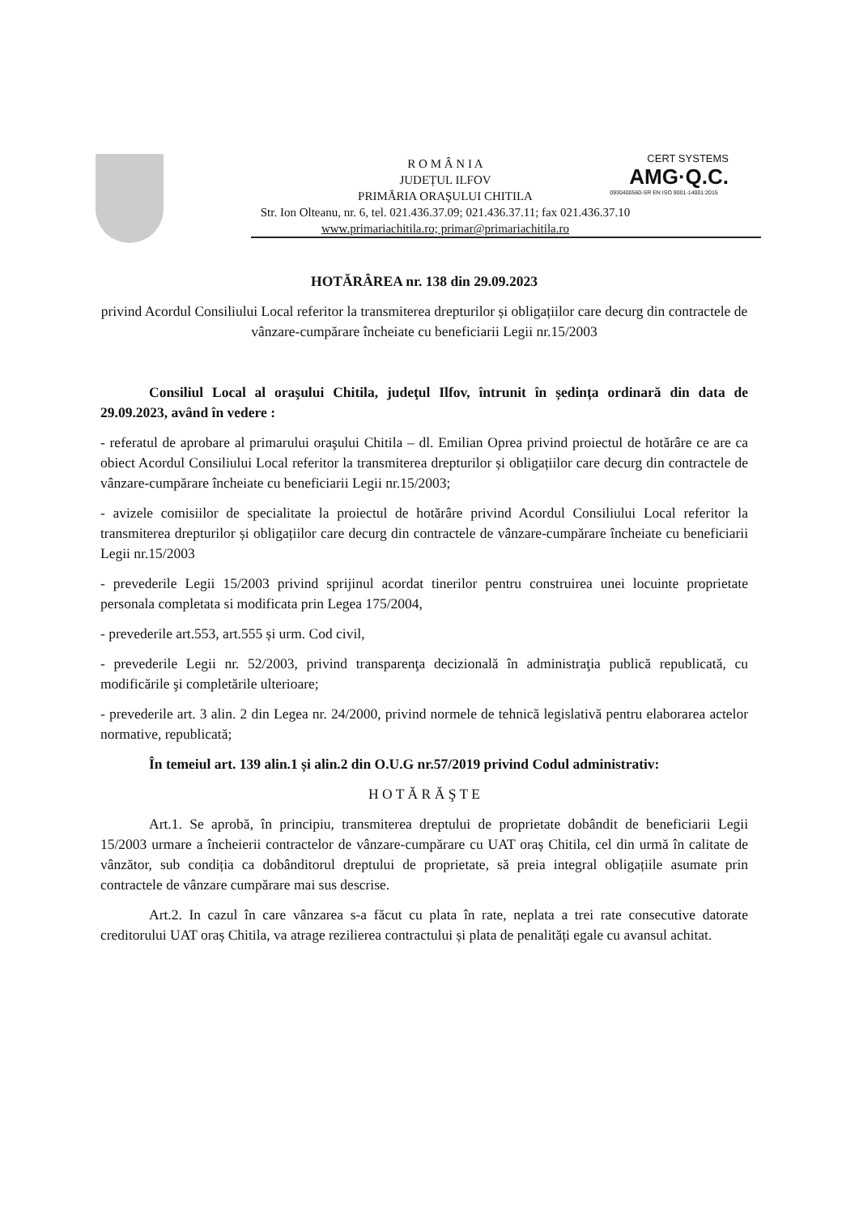R O M Â N I A
JUDEȚUL ILFOV
PRIMĂRIA ORAŞULUI CHITILA
Str. Ion Olteanu, nr. 6, tel. 021.436.37.09; 021.436.37.11; fax 021.436.37.10
www.primariachitila.ro; primar@primariachitila.ro
CERT SYSTEMS
AMG·Q.C.
0930400560-SR EN ISO 9001-14001:2015
HOTĂRÂREA nr. 138 din 29.09.2023
privind Acordul Consiliului Local referitor la transmiterea drepturilor și obligațiilor care decurg din contractele de vânzare-cumpărare încheiate cu beneficiarii Legii nr.15/2003
Consiliul Local al oraşului Chitila, judeţul Ilfov, întrunit în ședința ordinară din data de 29.09.2023, având în vedere :
- referatul de aprobare al primarului oraşului Chitila – dl. Emilian Oprea privind proiectul de hotărâre ce are ca obiect Acordul Consiliului Local referitor la transmiterea drepturilor și obligațiilor care decurg din contractele de vânzare-cumpărare încheiate cu beneficiarii Legii nr.15/2003;
- avizele comisiilor de specialitate la proiectul de hotărâre privind Acordul Consiliului Local referitor la transmiterea drepturilor și obligațiilor care decurg din contractele de vânzare-cumpărare încheiate cu beneficiarii Legii nr.15/2003
- prevederile Legii 15/2003 privind sprijinul acordat tinerilor pentru construirea unei locuinte proprietate personala completata si modificata prin Legea 175/2004,
- prevederile art.553, art.555 și urm. Cod civil,
- prevederile Legii nr. 52/2003, privind transparenţa decizională în administraţia publică republicată, cu modificările şi completările ulterioare;
- prevederile art. 3 alin. 2 din Legea nr. 24/2000, privind normele de tehnică legislativă pentru elaborarea actelor normative, republicată;
În temeiul art. 139 alin.1 și alin.2 din O.U.G nr.57/2019 privind Codul administrativ:
H O T Ă R Ă Ş T E
Art.1. Se aprobă, în principiu, transmiterea dreptului de proprietate dobândit de beneficiarii Legii 15/2003 urmare a încheierii contractelor de vânzare-cumpărare cu UAT oraș Chitila, cel din urmă în calitate de vânzător, sub condiția ca dobânditorul dreptului de proprietate, să preia integral obligațiile asumate prin contractele de vânzare cumpărare mai sus descrise.
Art.2. In cazul în care vânzarea s-a făcut cu plata în rate, neplata a trei rate consecutive datorate creditorului UAT oraș Chitila, va atrage rezilierea contractului și plata de penalități egale cu avansul achitat.